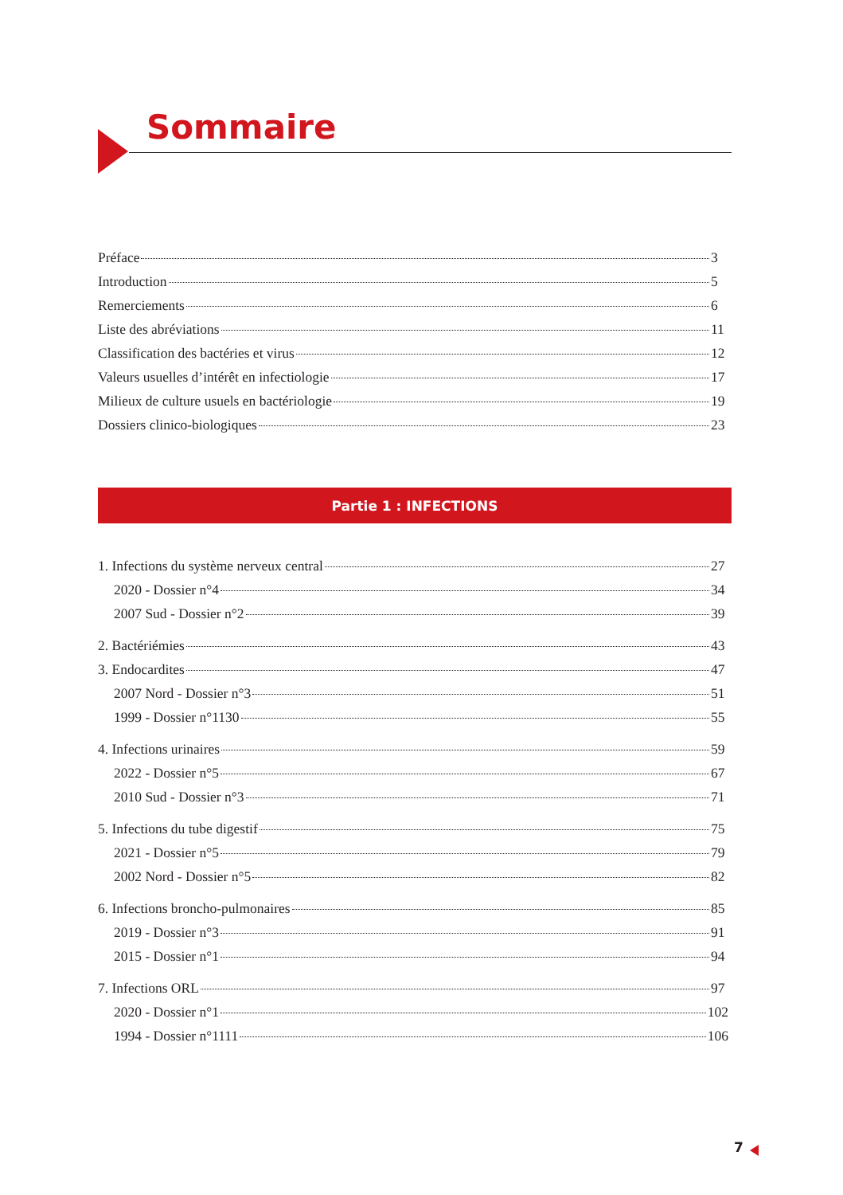Sommaire
Préface 3
Introduction 5
Remerciements 6
Liste des abréviations 11
Classification des bactéries et virus 12
Valeurs usuelles d’intérêt en infectiologie 17
Milieux de culture usuels en bactériologie 19
Dossiers clinico-biologiques 23
Partie 1 : INFECTIONS
1. Infections du système nerveux central 27
2020 - Dossier n°4 34
2007 Sud - Dossier n°2 39
2. Bactériémies 43
3. Endocardites 47
2007 Nord - Dossier n°3 51
1999 - Dossier n°1130 55
4. Infections urinaires 59
2022 - Dossier n°5 67
2010 Sud - Dossier n°3 71
5. Infections du tube digestif 75
2021 - Dossier n°5 79
2002 Nord - Dossier n°5 82
6. Infections broncho-pulmonaires 85
2019 - Dossier n°3 91
2015 - Dossier n°1 94
7. Infections ORL 97
2020 - Dossier n°1 102
1994 - Dossier n°1111 106
7